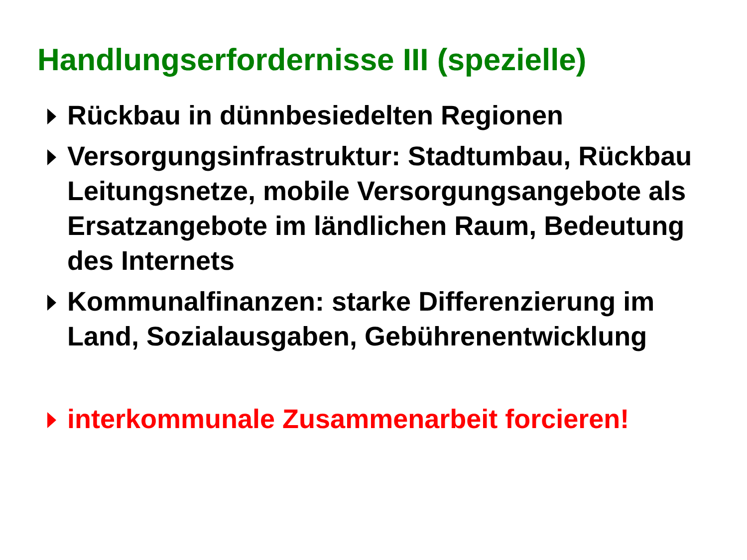Handlungserfordernisse III (spezielle)
Rückbau in dünnbesiedelten Regionen
Versorgungsinfrastruktur: Stadtumbau, Rückbau Leitungsnetze, mobile Versorgungsangebote als Ersatzangebote im ländlichen Raum, Bedeutung des Internets
Kommunalfinanzen: starke Differenzierung im Land, Sozialausgaben, Gebührenentwicklung
interkommunale Zusammenarbeit forcieren!